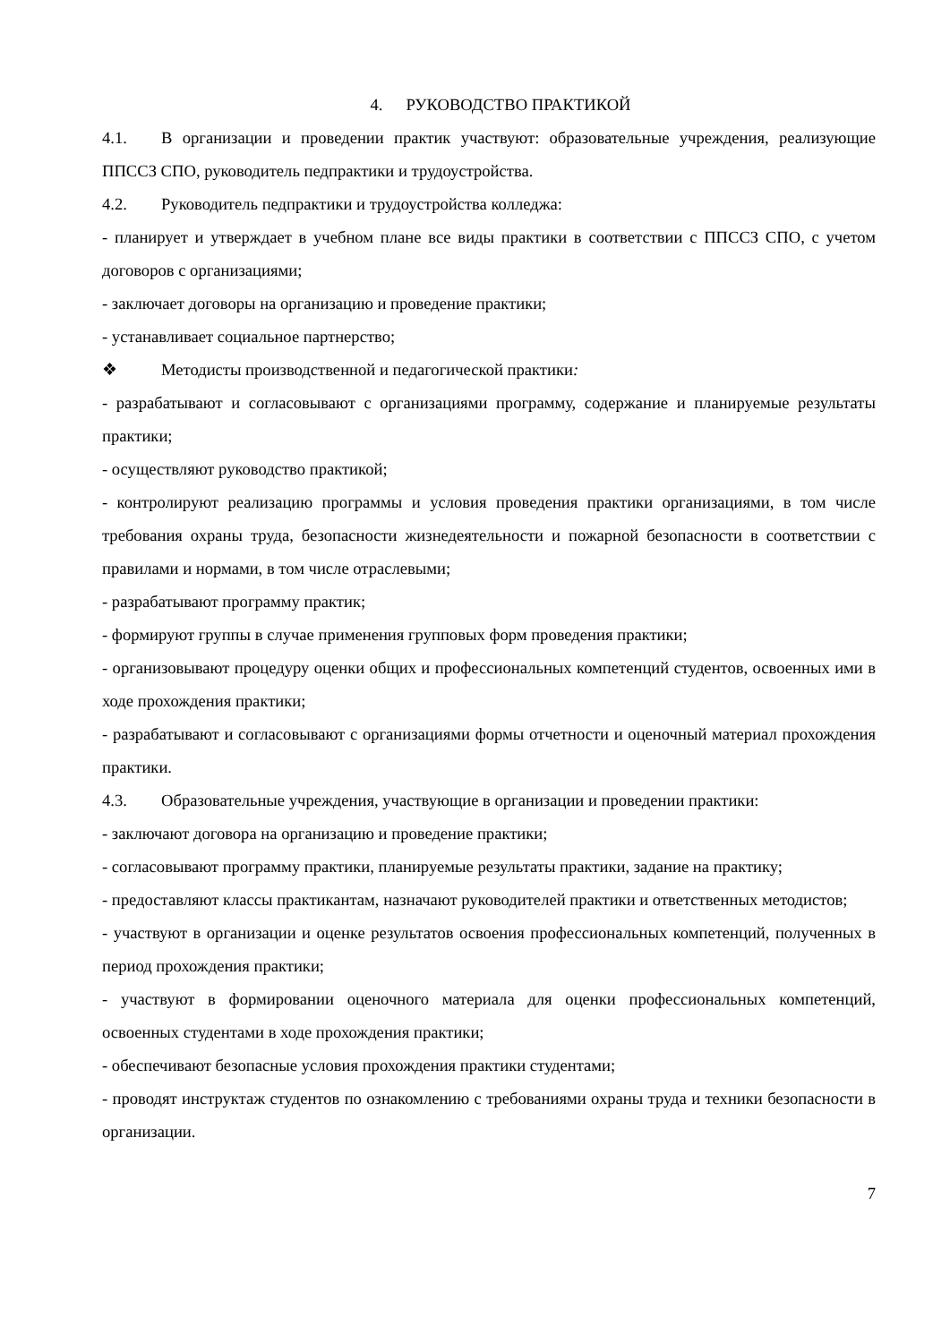4. РУКОВОДСТВО ПРАКТИКОЙ
4.1. В организации и проведении практик участвуют: образовательные учреждения, реализующие ППССЗ СПО, руководитель педпрактики и трудоустройства.
4.2. Руководитель педпрактики и трудоустройства колледжа:
- планирует и утверждает в учебном плане все виды практики в соответствии с ППССЗ СПО, с учетом договоров с организациями;
- заключает договоры на организацию и проведение практики;
- устанавливает социальное партнерство;
❖ Методисты производственной и педагогической практики:
- разрабатывают и согласовывают с организациями программу, содержание и планируемые результаты практики;
- осуществляют руководство практикой;
- контролируют реализацию программы и условия проведения практики организациями, в том числе требования охраны труда, безопасности жизнедеятельности и пожарной безопасности в соответствии с правилами и нормами, в том числе отраслевыми;
- разрабатывают программу практик;
- формируют группы в случае применения групповых форм проведения практики;
- организовывают процедуру оценки общих и профессиональных компетенций студентов, освоенных ими в ходе прохождения практики;
- разрабатывают и согласовывают с организациями формы отчетности и оценочный материал прохождения практики.
4.3. Образовательные учреждения, участвующие в организации и проведении практики:
- заключают договора на организацию и проведение практики;
- согласовывают программу практики, планируемые результаты практики, задание на практику;
- предоставляют классы практикантам, назначают руководителей практики и ответственных методистов;
- участвуют в организации и оценке результатов освоения профессиональных компетенций, полученных в период прохождения практики;
- участвуют в формировании оценочного материала для оценки профессиональных компетенций, освоенных студентами в ходе прохождения практики;
- обеспечивают безопасные условия прохождения практики студентами;
- проводят инструктаж студентов по ознакомлению с требованиями охраны труда и техники безопасности в организации.
7